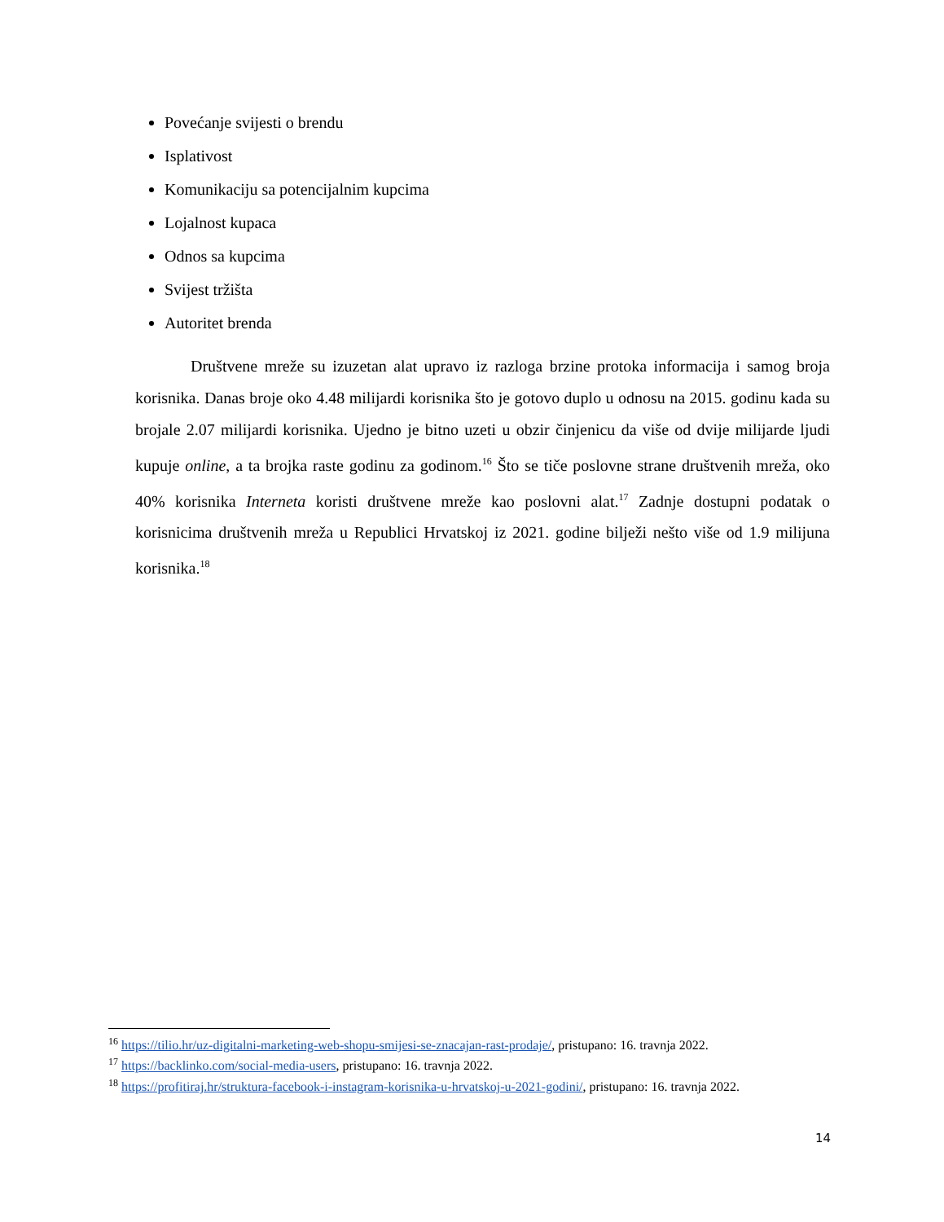Povećanje svijesti o brendu
Isplativost
Komunikaciju sa potencijalnim kupcima
Lojalnost kupaca
Odnos sa kupcima
Svijest tržišta
Autoritet brenda
Društvene mreže su izuzetan alat upravo iz razloga brzine protoka informacija i samog broja korisnika. Danas broje oko 4.48 milijardi korisnika što je gotovo duplo u odnosu na 2015. godinu kada su brojale 2.07 milijardi korisnika. Ujedno je bitno uzeti u obzir činjenicu da više od dvije milijarde ljudi kupuje online, a ta brojka raste godinu za godinom.<sup>16</sup> Što se tiče poslovne strane društvenih mreža, oko 40% korisnika Interneta koristi društvene mreže kao poslovni alat.<sup>17</sup> Zadnje dostupni podatak o korisnicima društvenih mreža u Republici Hrvatskoj iz 2021. godine bilježi nešto više od 1.9 milijuna korisnika.<sup>18</sup>
<sup>16</sup> https://tilio.hr/uz-digitalni-marketing-web-shopu-smijesi-se-znacajan-rast-prodaje/, pristupano: 16. travnja 2022.
<sup>17</sup> https://backlinko.com/social-media-users, pristupano: 16. travnja 2022.
<sup>18</sup> https://profitiraj.hr/struktura-facebook-i-instagram-korisnika-u-hrvatskoj-u-2021-godini/, pristupano: 16. travnja 2022.
14